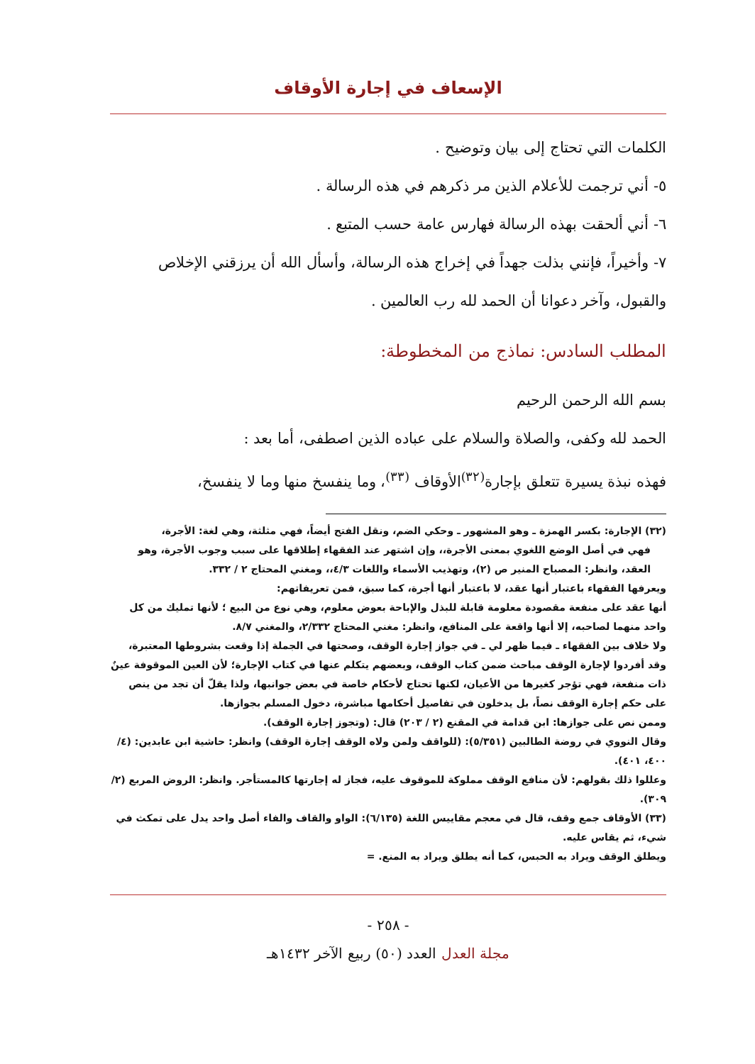الإسعاف في إجارة الأوقاف
الكلمات التي تحتاج إلى بيان وتوضيح .
٥- أني ترجمت للأعلام الذين مر ذكرهم في هذه الرسالة .
٦- أني ألحقت بهذه الرسالة فهارس عامة حسب المتبع .
٧- وأخيراً، فإنني بذلت جهداً في إخراج هذه الرسالة، وأسأل الله أن يرزقني الإخلاص والقبول، وآخر دعوانا أن الحمد لله رب العالمين .
المطلب السادس: نماذج من المخطوطة:
بسم الله الرحمن الرحيم
الحمد لله وكفى، والصلاة والسلام على عباده الذين اصطفى، أما بعد :
فهذه نبذة يسيرة تتعلق بإجارة<sup>(٣٢)</sup>الأوقاف <sup>(٣٣)</sup>، وما ينفسخ منها وما لا ينفسخ،
(٣٢) الإجارة: بكسر الهمزة ـ وهو المشهور ـ وحكي الضم، ونقل الفتح أيضاً، فهي مثلثة، وهي لغة: الأجرة،
فهي في أصل الوضع اللغوي بمعنى الأجرة،، وإن اشتهر عند الفقهاء إطلاقها على سبب وجوب الأجرة، وهو العقد، وانظر: المصباح المنير ص (٢)، وتهذيب الأسماء واللغات ٤/٣،، ومغني المحتاج ٢ / ٣٣٢.
ويعرفها الفقهاء باعتبار أنها عقد، لا باعتبار أنها أجرة، كما سبق، فمن تعريفاتهم:
أنها عقد على منفعة مقصودة معلومة قابلة للبذل والإباحة بعوض معلوم، وهي نوع من البيع ؛ لأنها تمليك من كل واحد منهما لصاحبه، إلا أنها واقعة على المنافع، وانظر: مغني المحتاج ٢/٣٣٢، والمغني ٨/٧.
ولا خلاف بين الفقهاء ـ فيما ظهر لي ـ في جواز إجارة الوقف، وصحتها في الجملة إذا وقعت بشروطها المعتبرة، وقد أفردوا لإجارة الوقف مباحث ضمن كتاب الوقف، وبعضهم يتكلم عنها في كتاب الإجارة؛ لأن العين الموقوفة عينٌ ذات منفعة، فهي تؤجر كغيرها من الأعيان، لكنها تحتاج لأحكام خاصة في بعض جوانبها، ولذا يقلّ أن تجد من ينص على حكم إجارة الوقف نصاً، بل يدخلون في تفاصيل أحكامها مباشرة، دخول المسلم بجوازها.
وممن نص على جوازها: ابن قدامة في المقنع (٢ / ٢٠٣) قال: (وتجوز إجارة الوقف).
وقال النووي في روضة الطالبين (٥/٣٥١): (للواقف ولمن ولاه الوقف إجارة الوقف) وانظر: حاشية ابن عابدين: (٤/ ٤٠٠، ٤٠١).
وعللوا ذلك بقولهم: لأن منافع الوقف مملوكة للموقوف عليه، فجاز له إجارتها كالمستأجر. وانظر: الروض المربع (٢/ ٣٠٩).
(٣٣) الأوقاف جمع وقف، قال في معجم مقاييس اللغة (٦/١٣٥): الواو والقاف والفاء أصل واحد يدل على تمكث في شيء، ثم يقاس عليه.
ويطلق الوقف ويراد به الحبس، كما أنه يطلق ويراد به المنع. =
- ٢٥٨ -
مجلة العدل العدد (٥٠) ربيع الآخر ١٤٣٢هـ